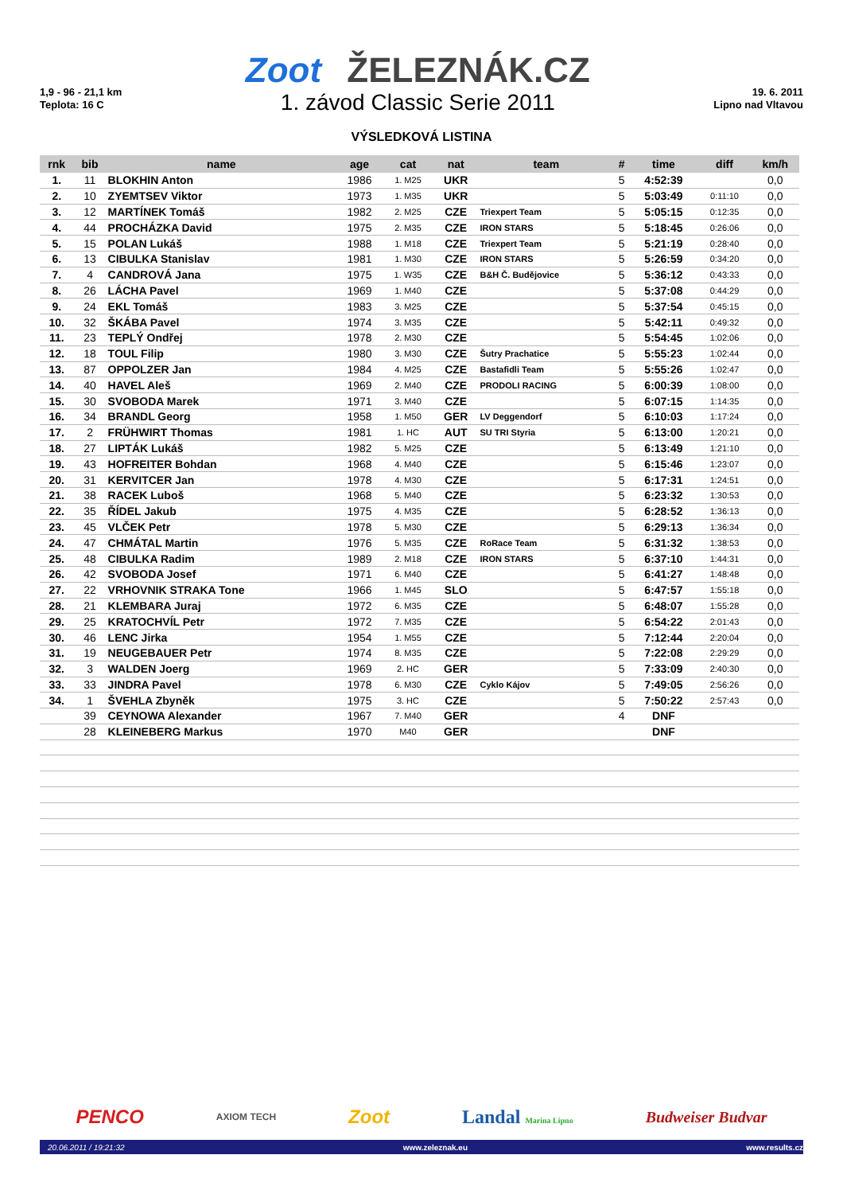1,9 - 96 - 21,1 km
Teplota: 16 C
Zoot ŽELEZNÁK.CZ
1. závod Classic Serie 2011
19. 6. 2011
Lipno nad Vltavou
VÝSLEDKOVÁ LISTINA
| rnk | bib | name | age | cat | nat | team | # | time | diff | km/h |
| --- | --- | --- | --- | --- | --- | --- | --- | --- | --- | --- |
| 1. | 11 | BLOKHIN Anton | 1986 | 1. M25 | UKR | | 5 | 4:52:39 | | 0,0 |
| 2. | 10 | ZYEMTSEV Viktor | 1973 | 1. M35 | UKR | | 5 | 5:03:49 | 0:11:10 | 0,0 |
| 3. | 12 | MARTÍNEK Tomáš | 1982 | 2. M25 | CZE | Triexpert Team | 5 | 5:05:15 | 0:12:35 | 0,0 |
| 4. | 44 | PROCHÁZKA David | 1975 | 2. M35 | CZE | IRON STARS | 5 | 5:18:45 | 0:26:06 | 0,0 |
| 5. | 15 | POLAN Lukáš | 1988 | 1. M18 | CZE | Triexpert Team | 5 | 5:21:19 | 0:28:40 | 0,0 |
| 6. | 13 | CIBULKA Stanislav | 1981 | 1. M30 | CZE | IRON STARS | 5 | 5:26:59 | 0:34:20 | 0,0 |
| 7. | 4 | CANDROVÁ Jana | 1975 | 1. W35 | CZE | B&H Č. Budějovice | 5 | 5:36:12 | 0:43:33 | 0,0 |
| 8. | 26 | LÁCHA Pavel | 1969 | 1. M40 | CZE | | 5 | 5:37:08 | 0:44:29 | 0,0 |
| 9. | 24 | EKL Tomáš | 1983 | 3. M25 | CZE | | 5 | 5:37:54 | 0:45:15 | 0,0 |
| 10. | 32 | ŠKÁBA Pavel | 1974 | 3. M35 | CZE | | 5 | 5:42:11 | 0:49:32 | 0,0 |
| 11. | 23 | TEPLÝ Ondřej | 1978 | 2. M30 | CZE | | 5 | 5:54:45 | 1:02:06 | 0,0 |
| 12. | 18 | TOUL Filip | 1980 | 3. M30 | CZE | Šutry Prachatice | 5 | 5:55:23 | 1:02:44 | 0,0 |
| 13. | 87 | OPPOLZER Jan | 1984 | 4. M25 | CZE | Bastafidli Team | 5 | 5:55:26 | 1:02:47 | 0,0 |
| 14. | 40 | HAVEL Aleš | 1969 | 2. M40 | CZE | PRODOLI RACING | 5 | 6:00:39 | 1:08:00 | 0,0 |
| 15. | 30 | SVOBODA Marek | 1971 | 3. M40 | CZE | | 5 | 6:07:15 | 1:14:35 | 0,0 |
| 16. | 34 | BRANDL Georg | 1958 | 1. M50 | GER | LV Deggendorf | 5 | 6:10:03 | 1:17:24 | 0,0 |
| 17. | 2 | FRÜHWIRT Thomas | 1981 | 1. HC | AUT | SU TRI Styria | 5 | 6:13:00 | 1:20:21 | 0,0 |
| 18. | 27 | LIPTÁK Lukáš | 1982 | 5. M25 | CZE | | 5 | 6:13:49 | 1:21:10 | 0,0 |
| 19. | 43 | HOFREITER Bohdan | 1968 | 4. M40 | CZE | | 5 | 6:15:46 | 1:23:07 | 0,0 |
| 20. | 31 | KERVITCER Jan | 1978 | 4. M30 | CZE | | 5 | 6:17:31 | 1:24:51 | 0,0 |
| 21. | 38 | RACEK Luboš | 1968 | 5. M40 | CZE | | 5 | 6:23:32 | 1:30:53 | 0,0 |
| 22. | 35 | ŘÍDEL Jakub | 1975 | 4. M35 | CZE | | 5 | 6:28:52 | 1:36:13 | 0,0 |
| 23. | 45 | VLČEK Petr | 1978 | 5. M30 | CZE | | 5 | 6:29:13 | 1:36:34 | 0,0 |
| 24. | 47 | CHMÁTAL Martin | 1976 | 5. M35 | CZE | RoRace Team | 5 | 6:31:32 | 1:38:53 | 0,0 |
| 25. | 48 | CIBULKA Radim | 1989 | 2. M18 | CZE | IRON STARS | 5 | 6:37:10 | 1:44:31 | 0,0 |
| 26. | 42 | SVOBODA Josef | 1971 | 6. M40 | CZE | | 5 | 6:41:27 | 1:48:48 | 0,0 |
| 27. | 22 | VRHOVNIK STRAKA Tone | 1966 | 1. M45 | SLO | | 5 | 6:47:57 | 1:55:18 | 0,0 |
| 28. | 21 | KLEMBARA Juraj | 1972 | 6. M35 | CZE | | 5 | 6:48:07 | 1:55:28 | 0,0 |
| 29. | 25 | KRATOCHVÍL Petr | 1972 | 7. M35 | CZE | | 5 | 6:54:22 | 2:01:43 | 0,0 |
| 30. | 46 | LENC Jirka | 1954 | 1. M55 | CZE | | 5 | 7:12:44 | 2:20:04 | 0,0 |
| 31. | 19 | NEUGEBAUER Petr | 1974 | 8. M35 | CZE | | 5 | 7:22:08 | 2:29:29 | 0,0 |
| 32. | 3 | WALDEN Joerg | 1969 | 2. HC | GER | | 5 | 7:33:09 | 2:40:30 | 0,0 |
| 33. | 33 | JINDRA Pavel | 1978 | 6. M30 | CZE | Cyklo Kájov | 5 | 7:49:05 | 2:56:26 | 0,0 |
| 34. | 1 | ŠVEHLA Zbyněk | 1975 | 3. HC | CZE | | 5 | 7:50:22 | 2:57:43 | 0,0 |
| | 39 | CEYNOWA Alexander | 1967 | 7. M40 | GER | | 4 | DNF | | |
| | 28 | KLEINEBERG Markus | 1970 | M40 | GER | | | DNF | | |
PENCO AXIOM TECH Zoot Landal Marina Lipno Budweiser Budvar
20.06.2011 / 19:21:32 www.zeleznak.eu www.results.cz